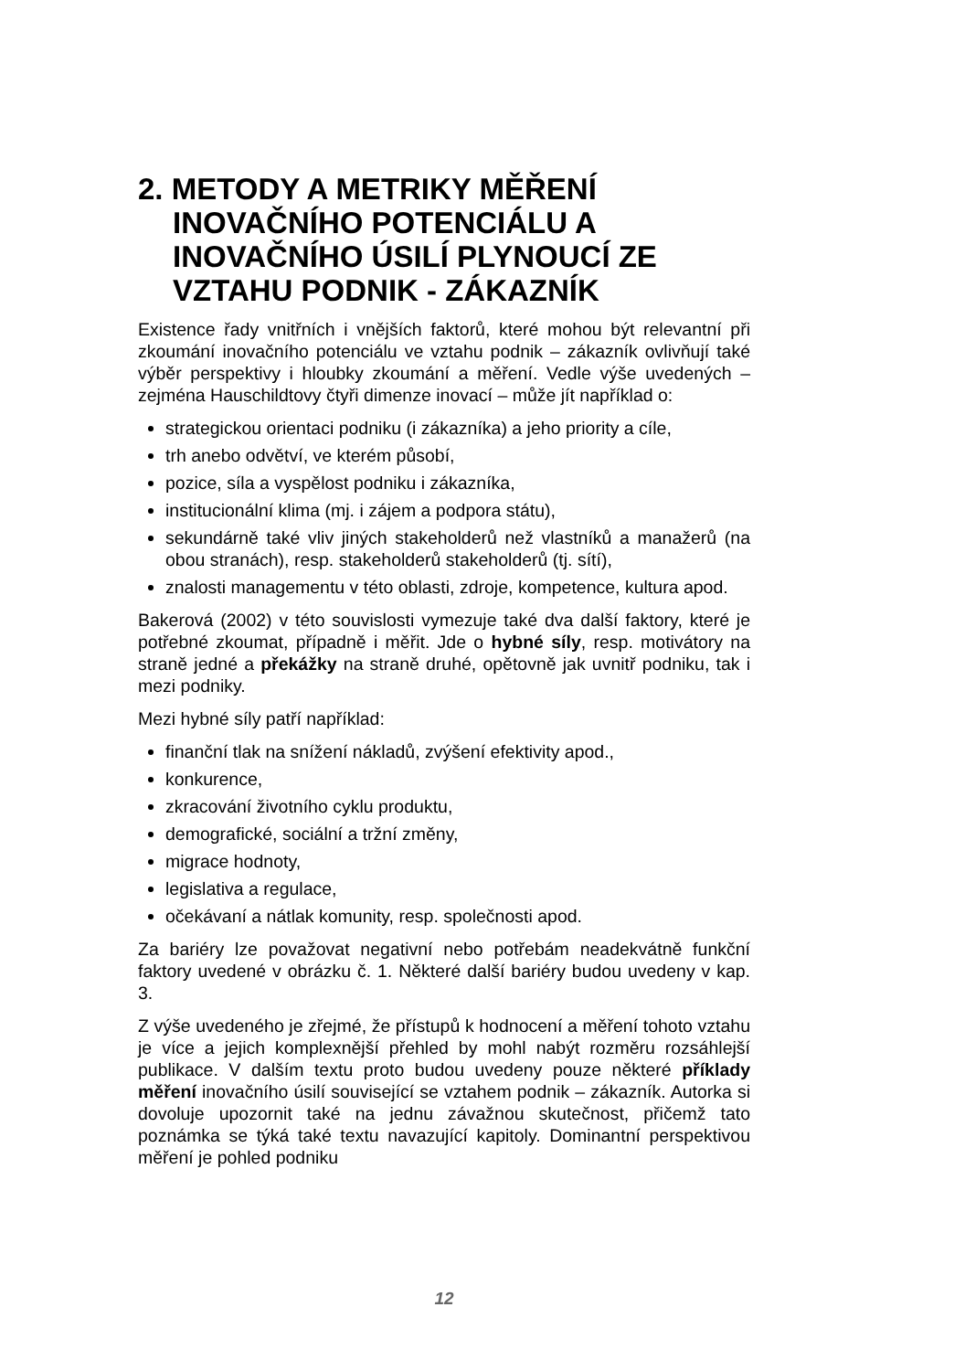2. METODY A METRIKY MĚŘENÍ INOVAČNÍHO POTENCIÁLU A INOVAČNÍHO ÚSILÍ PLYNOUCÍ ZE VZTAHU PODNIK - ZÁKAZNÍK
Existence řady vnitřních i vnějších faktorů, které mohou být relevantní při zkoumání inovačního potenciálu ve vztahu podnik – zákazník ovlivňují také výběr perspektivy i hloubky zkoumání a měření. Vedle výše uvedených – zejména Hauschildtovy čtyři dimenze inovací – může jít například o:
strategickou orientaci podniku (i zákazníka) a jeho priority a cíle,
trh anebo odvětví, ve kterém působí,
pozice, síla a vyspělost podniku i zákazníka,
institucionální klima (mj. i zájem a podpora státu),
sekundárně také vliv jiných stakeholderů než vlastníků a manažerů (na obou stranách), resp. stakeholderů stakeholderů (tj. sítí),
znalosti managementu v této oblasti, zdroje, kompetence, kultura apod.
Bakerová (2002) v této souvislosti vymezuje také dva další faktory, které je potřebné zkoumat, případně i měřit. Jde o hybné síly, resp. motivátory na straně jedné a překážky na straně druhé, opětovně jak uvnitř podniku, tak i mezi podniky.
Mezi hybné síly patří například:
finanční tlak na snížení nákladů, zvýšení efektivity apod.,
konkurence,
zkracování životního cyklu produktu,
demografické, sociální a tržní změny,
migrace hodnoty,
legislativa a regulace,
očekávaní a nátlak komunity, resp. společnosti apod.
Za bariéry lze považovat negativní nebo potřebám neadekvátně funkční faktory uvedené v obrázku č. 1. Některé další bariéry budou uvedeny v kap. 3.
Z výše uvedeného je zřejmé, že přístupů k hodnocení a měření tohoto vztahu je více a jejich komplexnější přehled by mohl nabýt rozměru rozsáhlejší publikace. V dalším textu proto budou uvedeny pouze některé příklady měření inovačního úsilí související se vztahem podnik – zákazník. Autorka si dovoluje upozornit také na jednu závažnou skutečnost, přičemž tato poznámka se týká také textu navazující kapitoly. Dominantní perspektivou měření je pohled podniku
12